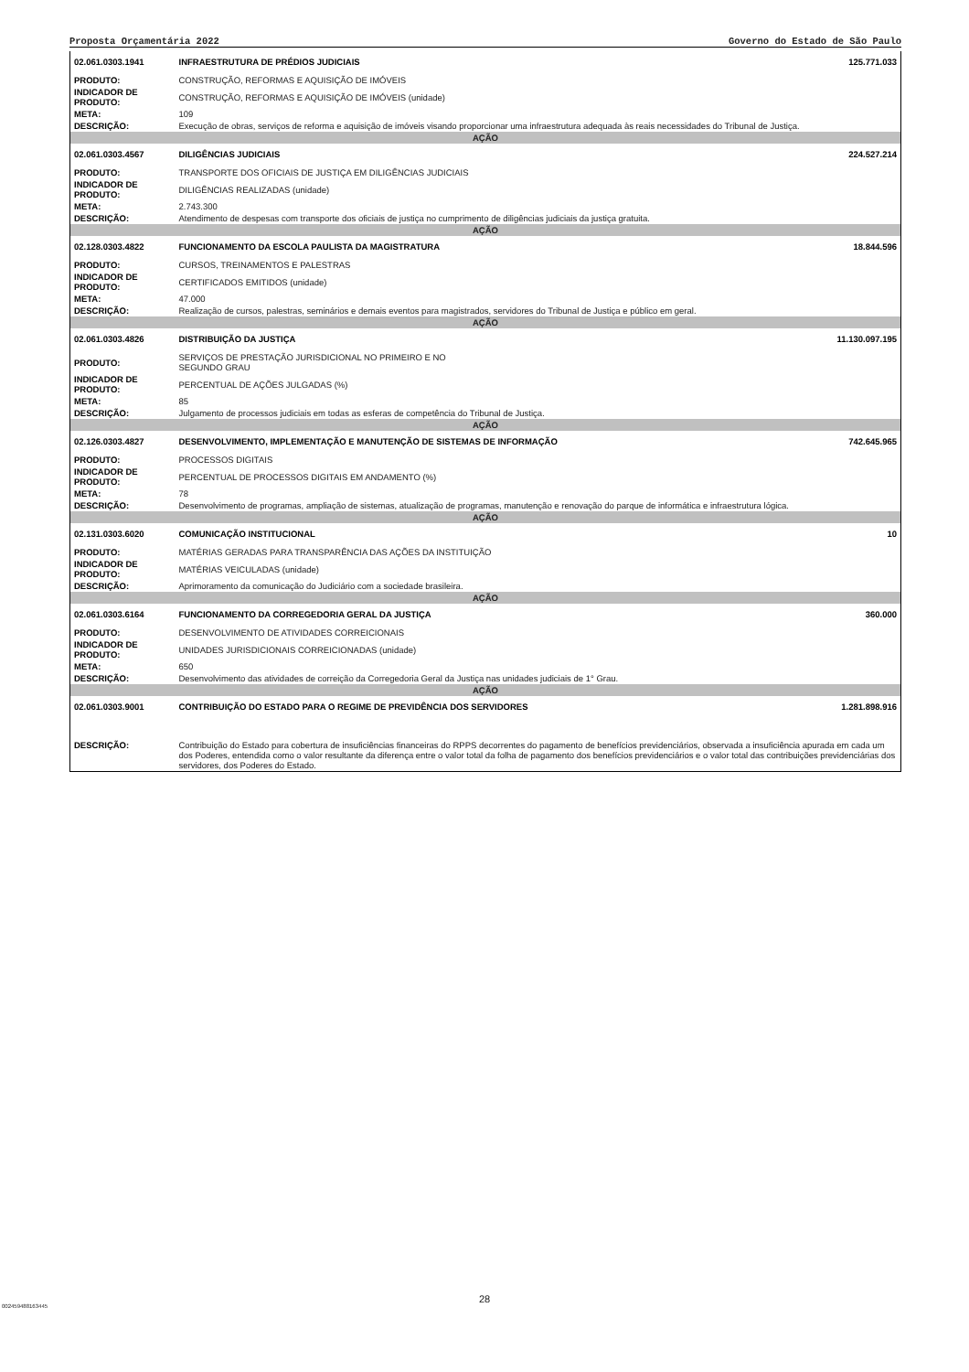Proposta Orçamentária 2022 Governo do Estado de São Paulo
| 02.061.0303.1941 | INFRAESTRUTURA DE PRÉDIOS JUDICIAIS | 125.771.033 |
| PRODUTO: | CONSTRUÇÃO, REFORMAS E AQUISIÇÃO DE IMÓVEIS | |
| INDICADOR DE PRODUTO: | CONSTRUÇÃO, REFORMAS E AQUISIÇÃO DE IMÓVEIS (unidade) | |
| META: | 109 | |
| DESCRIÇÃO: | Execução de obras, serviços de reforma e aquisição de imóveis visando proporcionar uma infraestrutura adequada às reais necessidades do Tribunal de Justiça. | |
| AÇÃO | | |
| 02.061.0303.4567 | DILIGÊNCIAS JUDICIAIS | 224.527.214 |
| PRODUTO: | TRANSPORTE DOS OFICIAIS DE JUSTIÇA EM DILIGÊNCIAS JUDICIAIS | |
| INDICADOR DE PRODUTO: | DILIGÊNCIAS REALIZADAS (unidade) | |
| META: | 2.743.300 | |
| DESCRIÇÃO: | Atendimento de despesas com transporte dos oficiais de justiça no cumprimento de diligências judiciais da justiça gratuita. | |
| AÇÃO | | |
| 02.128.0303.4822 | FUNCIONAMENTO DA ESCOLA PAULISTA DA MAGISTRATURA | 18.844.596 |
| PRODUTO: | CURSOS, TREINAMENTOS E PALESTRAS | |
| INDICADOR DE PRODUTO: | CERTIFICADOS EMITIDOS (unidade) | |
| META: | 47.000 | |
| DESCRIÇÃO: | Realização de cursos, palestras, seminários e demais eventos para magistrados, servidores do Tribunal de Justiça e público em geral. | |
| AÇÃO | | |
| 02.061.0303.4826 | DISTRIBUIÇÃO DA JUSTIÇA | 11.130.097.195 |
| PRODUTO: | SERVIÇOS DE PRESTAÇÃO JURISDICIONAL NO PRIMEIRO E NO SEGUNDO GRAU | |
| INDICADOR DE PRODUTO: | PERCENTUAL DE AÇÕES JULGADAS (%) | |
| META: | 85 | |
| DESCRIÇÃO: | Julgamento de processos judiciais em todas as esferas de competência do Tribunal de Justiça. | |
| AÇÃO | | |
| 02.126.0303.4827 | DESENVOLVIMENTO, IMPLEMENTAÇÃO E MANUTENÇÃO DE SISTEMAS DE INFORMAÇÃO | 742.645.965 |
| PRODUTO: | PROCESSOS DIGITAIS | |
| INDICADOR DE PRODUTO: | PERCENTUAL DE PROCESSOS DIGITAIS EM ANDAMENTO (%) | |
| META: | 78 | |
| DESCRIÇÃO: | Desenvolvimento de programas, ampliação de sistemas, atualização de programas, manutenção e renovação do parque de informática e infraestrutura lógica. | |
| AÇÃO | | |
| 02.131.0303.6020 | COMUNICAÇÃO INSTITUCIONAL | 10 |
| PRODUTO: | MATÉRIAS GERADAS PARA TRANSPARÊNCIA DAS AÇÕES DA INSTITUIÇÃO | |
| INDICADOR DE PRODUTO: | MATÉRIAS VEICULADAS (unidade) | |
| DESCRIÇÃO: | Aprimoramento da comunicação do Judiciário com a sociedade brasileira. | |
| AÇÃO | | |
| 02.061.0303.6164 | FUNCIONAMENTO DA CORREGEDORIA GERAL DA JUSTIÇA | 360.000 |
| PRODUTO: | DESENVOLVIMENTO DE ATIVIDADES CORREICIONAIS | |
| INDICADOR DE PRODUTO: | UNIDADES JURISDICIONAIS CORREICIONADAS (unidade) | |
| META: | 650 | |
| DESCRIÇÃO: | Desenvolvimento das atividades de correição da Corregedoria Geral da Justiça nas unidades judiciais de 1° Grau. | |
| AÇÃO | | |
| 02.061.0303.9001 | CONTRIBUIÇÃO DO ESTADO PARA O REGIME DE PREVIDÊNCIA DOS SERVIDORES | 1.281.898.916 |
| DESCRIÇÃO: | Contribuição do Estado para cobertura de insuficiências financeiras do RPPS decorrentes do pagamento de benefícios previdenciários, observada a insuficiência apurada em cada um dos Poderes, entendida como o valor resultante da diferença entre o valor total da folha de pagamento dos benefícios previdenciários e o valor total das contribuições previdenciárias dos servidores, dos Poderes do Estado. | |
28
002459488163445